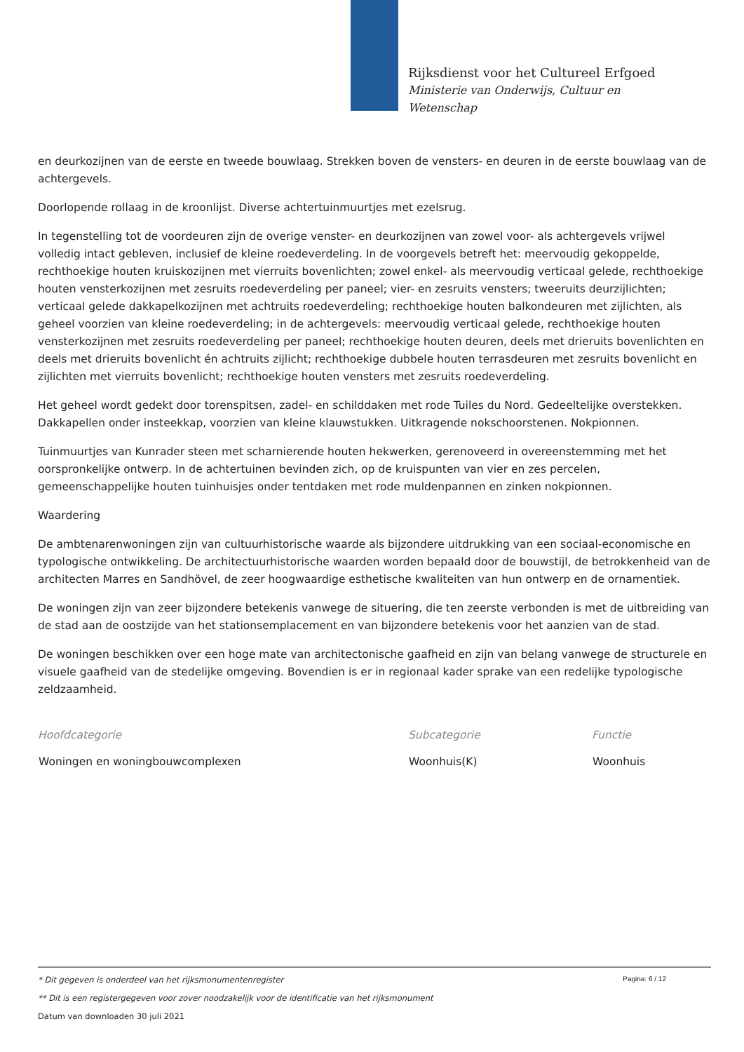Rijksdienst voor het Cultureel Erfgoed
Ministerie van Onderwijs, Cultuur en
Wetenschap
en deurkozijnen van de eerste en tweede bouwlaag. Strekken boven de vensters- en deuren in de eerste bouwlaag van de achtergevels.
Doorlopende rollaag in de kroonlijst. Diverse achtertuinmuurtjes met ezelsrug.
In tegenstelling tot de voordeuren zijn de overige venster- en deurkozijnen van zowel voor- als achtergevels vrijwel volledig intact gebleven, inclusief de kleine roedeverdeling. In de voorgevels betreft het: meervoudig gekoppelde, rechthoekige houten kruiskozijnen met vierruits bovenlichten; zowel enkel- als meervoudig verticaal gelede, rechthoekige houten vensterkozijnen met zesruits roedeverdeling per paneel; vier- en zesruits vensters; tweeruits deurzijlichten; verticaal gelede dakkapelkozijnen met achtruits roedeverdeling; rechthoekige houten balkondeuren met zijlichten, als geheel voorzien van kleine roedeverdeling; in de achtergevels: meervoudig verticaal gelede, rechthoekige houten vensterkozijnen met zesruits roedeverdeling per paneel; rechthoekige houten deuren, deels met drieruits bovenlichten en deels met drieruits bovenlicht én achtruits zijlicht; rechthoekige dubbele houten terrasdeuren met zesruits bovenlicht en zijlichten met vierruits bovenlicht; rechthoekige houten vensters met zesruits roedeverdeling.
Het geheel wordt gedekt door torenspitsen, zadel- en schilddaken met rode Tuiles du Nord. Gedeeltelijke overstekken. Dakkapellen onder insteekkap, voorzien van kleine klauwstukken. Uitkragende nokschoorstenen. Nokpionnen.
Tuinmuurtjes van Kunrader steen met scharnierende houten hekwerken, gerenoveerd in overeenstemming met het oorspronkelijke ontwerp. In de achtertuinen bevinden zich, op de kruispunten van vier en zes percelen, gemeenschappelijke houten tuinhuisjes onder tentdaken met rode muldenpannen en zinken nokpionnen.
Waardering
De ambtenarenwoningen zijn van cultuurhistorische waarde als bijzondere uitdrukking van een sociaal-economische en typologische ontwikkeling. De architectuurhistorische waarden worden bepaald door de bouwstijl, de betrokkenheid van de architecten Marres en Sandhövel, de zeer hoogwaardige esthetische kwaliteiten van hun ontwerp en de ornamentiek.
De woningen zijn van zeer bijzondere betekenis vanwege de situering, die ten zeerste verbonden is met de uitbreiding van de stad aan de oostzijde van het stationsemplacement en van bijzondere betekenis voor het aanzien van de stad.
De woningen beschikken over een hoge mate van architectonische gaafheid en zijn van belang vanwege de structurele en visuele gaafheid van de stedelijke omgeving. Bovendien is er in regionaal kader sprake van een redelijke typologische zeldzaamheid.
| Hoofdcategorie | Subcategorie | Functie |
| --- | --- | --- |
| Woningen en woningbouwcomplexen | Woonhuis(K) | Woonhuis |
Pagina: 6 / 12
* Dit gegeven is onderdeel van het rijksmonumentenregister
** Dit is een registergegeven voor zover noodzakelijk voor de identificatie van het rijksmonument
Datum van downloaden 30 juli 2021